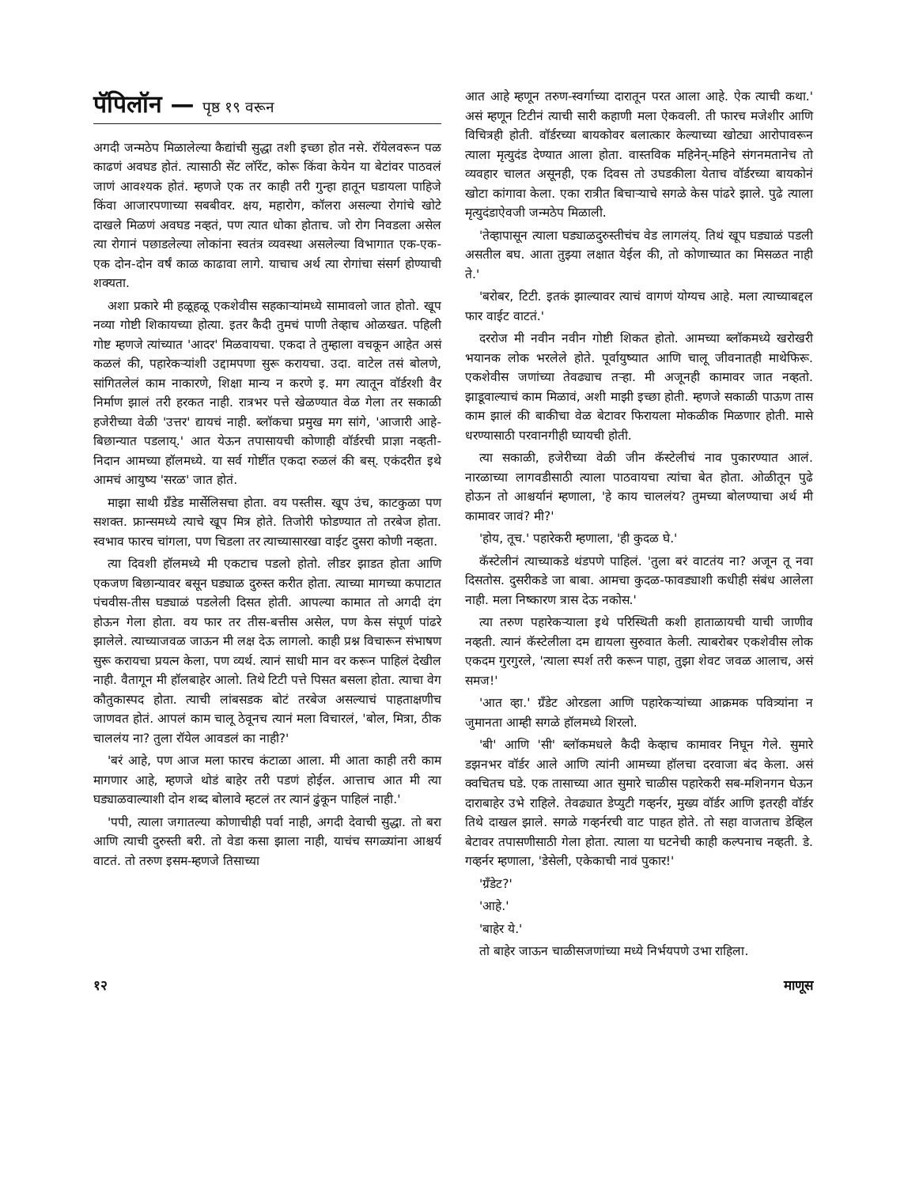पॅपिलॉन — पृष्ठ १९ वरून
अगदी जन्मठेप मिळालेल्या कैद्यांची सुद्धा तशी इच्छा होत नसे. रॉयेलवरून पळ काढणं अवघड होतं. त्यासाठी सेंट लॉरेंट, कोरू किंवा केयेन या बेटांवर पाठवलं जाणं आवश्यक होतं. म्हणजे एक तर काही तरी गुन्हा हातून घडायला पाहिजे किंवा आजारपणाच्या सबबीवर. क्षय, महारोग, कॉलरा असल्या रोगांचे खोटे दाखले मिळणं अवघड नव्हतं, पण त्यात धोका होताच. जो रोग निवडला असेल त्या रोगानं पछाडलेल्या लोकांना स्वतंत्र व्यवस्था असलेल्या विभागात एक-एक-एक दोन-दोन वर्षं काळ काढावा लागे. याचाच अर्थ त्या रोगांचा संसर्ग होण्याची शक्यता.
अशा प्रकारे मी हळूहळू एकशेवीस सहकाऱ्यांमध्ये सामावलो जात होतो. खूप नव्या गोष्टी शिकायच्या होत्या. इतर कैदी तुमचं पाणी तेव्हाच ओळखत. पहिली गोष्ट म्हणजे त्यांच्यात 'आदर' मिळवायचा. एकदा ते तुम्हाला वचकून आहेत असं कळलं की, पहारेकऱ्यांशी उद्दामपणा सुरू करायचा. उदा. वाटेल तसं बोलणे, सांगितलेलं काम नाकारणे, शिक्षा मान्य न करणे इ. मग त्यातून वॉर्डरशी वैर निर्माण झालं तरी हरकत नाही. रात्रभर पत्ते खेळण्यात वेळ गेला तर सकाळी हजेरीच्या वेळी 'उत्तर' द्यायचं नाही. ब्लॉकचा प्रमुख मग सांगे, 'आजारी आहे-बिछान्यात पडलाय्.' आत येऊन तपासायची कोणाही वॉर्डरची प्राज्ञा नव्हती-निदान आमच्या हॉलमध्ये. या सर्व गोष्टींत एकदा रुळलं की बस्. एकंदरीत इथे आमचं आयुष्य 'सरळ' जात होतं.
माझा साथी ग्रँडेड मार्सेलिसचा होता. वय पस्तीस. खूप उंच, काटकुळा पण सशक्त. फ्रान्समध्ये त्याचे खूप मित्र होते. तिजोरी फोडण्यात तो तरबेज होता. स्वभाव फारच चांगला, पण चिडला तर त्याच्यासारखा वाईट दुसरा कोणी नव्हता.
त्या दिवशी हॉलमध्ये मी एकटाच पडलो होतो. लीडर झाडत होता आणि एकजण बिछान्यावर बसून घड्याळ दुरुस्त करीत होता. त्याच्या मागच्या कपाटात पंचवीस-तीस घड्याळं पडलेली दिसत होती. आपल्या कामात तो अगदी दंग होऊन गेला होता. वय फार तर तीस-बत्तीस असेल, पण केस संपूर्ण पांढरे झालेले. त्याच्याजवळ जाऊन मी लक्ष देऊ लागलो. काही प्रश्न विचारून संभाषण सुरू करायचा प्रयत्न केला, पण व्यर्थ. त्यानं साधी मान वर करून पाहिलं देखील नाही. वैतागून मी हॉलबाहेर आलो. तिथे टिटी पत्ते पिसत बसला होता. त्याचा वेग कौतुकास्पद होता. त्याची लांबसडक बोटं तरबेज असल्याचं पाहताक्षणीच जाणवत होतं. आपलं काम चालू ठेवूनच त्यानं मला विचारलं, 'बोल, मित्रा, ठीक चाललंय ना? तुला रॉयेल आवडलं का नाही?'
'बरं आहे, पण आज मला फारच कंटाळा आला. मी आता काही तरी काम मागणार आहे, म्हणजे थोडं बाहेर तरी पडणं होईल. आत्ताच आत मी त्या घड्याळवाल्याशी दोन शब्द बोलावे म्हटलं तर त्यानं ढुंकून पाहिलं नाही.'
'पपी, त्याला जगातल्या कोणाचीही पर्वा नाही, अगदी देवाची सुद्धा. तो बरा आणि त्याची दुरुस्ती बरी. तो वेडा कसा झाला नाही, याचंच सगळ्यांना आश्चर्य वाटतं. तो तरुण इसम-म्हणजे तिसाच्या
आत आहे म्हणून तरुण-स्वर्गाच्या दारातून परत आला आहे. ऐक त्याची कथा.' असं म्हणून टिटीनं त्याची सारी कहाणी मला ऐकवली. ती फारच मजेशीर आणि विचित्रही होती. वॉर्डरच्या बायकोवर बलात्कार केल्याच्या खोट्या आरोपावरून त्याला मृत्युदंड देण्यात आला होता. वास्तविक महिनेन्-महिने संगनमतानेच तो व्यवहार चालत असूनही, एक दिवस तो उघडकीला येताच वॉर्डरच्या बायकोनं खोटा कांगावा केला. एका रात्रीत बिचाऱ्याचे सगळे केस पांढरे झाले. पुढे त्याला मृत्युदंडाऐवजी जन्मठेप मिळाली.
'तेव्हापासून त्याला घड्याळदुरुस्तीचंच वेड लागलंय्. तिथं खूप घड्याळं पडली असतील बघ. आता तुझ्या लक्षात येईल की, तो कोणाच्यात का मिसळत नाही ते.'
'बरोबर, टिटी. इतकं झाल्यावर त्याचं वागणं योग्यच आहे. मला त्याच्याबद्दल फार वाईट वाटतं.'
दररोज मी नवीन नवीन गोष्टी शिकत होतो. आमच्या ब्लॉकमध्ये खरोखरी भयानक लोक भरलेले होते. पूर्वायुष्यात आणि चालू जीवनातही माथेफिरू. एकशेवीस जणांच्या तेवढ्याच तऱ्हा. मी अजूनही कामावर जात नव्हतो. झाडूवाल्याचं काम मिळावं, अशी माझी इच्छा होती. म्हणजे सकाळी पाऊण तास काम झालं की बाकीचा वेळ बेटावर फिरायला मोकळीक मिळणार होती. मासे धरण्यासाठी परवानगीही घ्यायची होती.
त्या सकाळी, हजेरीच्या वेळी जीन कॅस्टेलीचं नाव पुकारण्यात आलं. नारळाच्या लागवडीसाठी त्याला पाठवायचा त्यांचा बेत होता. ओळीतून पुढे होऊन तो आश्चर्यानं म्हणाला, 'हे काय चाललंय? तुमच्या बोलण्याचा अर्थ मी कामावर जावं? मी?'
'होय, तूच.' पहारेकरी म्हणाला, 'ही कुदळ घे.'
कॅस्टेलीनं त्याच्याकडे थंडपणे पाहिलं. 'तुला बरं वाटतंय ना? अजून तू नवा दिसतोस. दुसरीकडे जा बाबा. आमचा कुदळ-फावड्याशी कधीही संबंध आलेला नाही. मला निष्कारण त्रास देऊ नकोस.'
त्या तरुण पहारेकऱ्याला इथे परिस्थिती कशी हाताळायची याची जाणीव नव्हती. त्यानं कॅस्टेलीला दम द्यायला सुरुवात केली. त्याबरोबर एकशेवीस लोक एकदम गुरगुरले, 'त्याला स्पर्श तरी करून पाहा, तुझा शेवट जवळ आलाच, असं समज!'
'आत व्हा.' ग्रँडेट ओरडला आणि पहारेकऱ्यांच्या आक्रमक पवित्र्यांना न जुमानता आम्ही सगळे हॉलमध्ये शिरलो.
'बी' आणि 'सी' ब्लॉकमधले कैदी केव्हाच कामावर निघून गेले. सुमारे डझनभर वॉर्डर आले आणि त्यांनी आमच्या हॉलचा दरवाजा बंद केला. असं क्वचितच घडे. एक तासाच्या आत सुमारे चाळीस पहारेकरी सब-मशिनगन घेऊन दाराबाहेर उभे राहिले. तेवढ्यात डेप्युटी गव्हर्नर, मुख्य वॉर्डर आणि इतरही वॉर्डर तिथे दाखल झाले. सगळे गव्हर्नरची वाट पाहत होते. तो सहा वाजताच डेव्हिल बेटावर तपासणीसाठी गेला होता. त्याला या घटनेची काही कल्पनाच नव्हती. डे. गव्हर्नर म्हणाला, 'डेसेली, एकेकाची नावं पुकार!'
'ग्रँडेट?'
'आहे.'
'बाहेर ये.'
तो बाहेर जाऊन चाळीसजणांच्या मध्ये निर्भयपणे उभा राहिला.
१२ माणूस